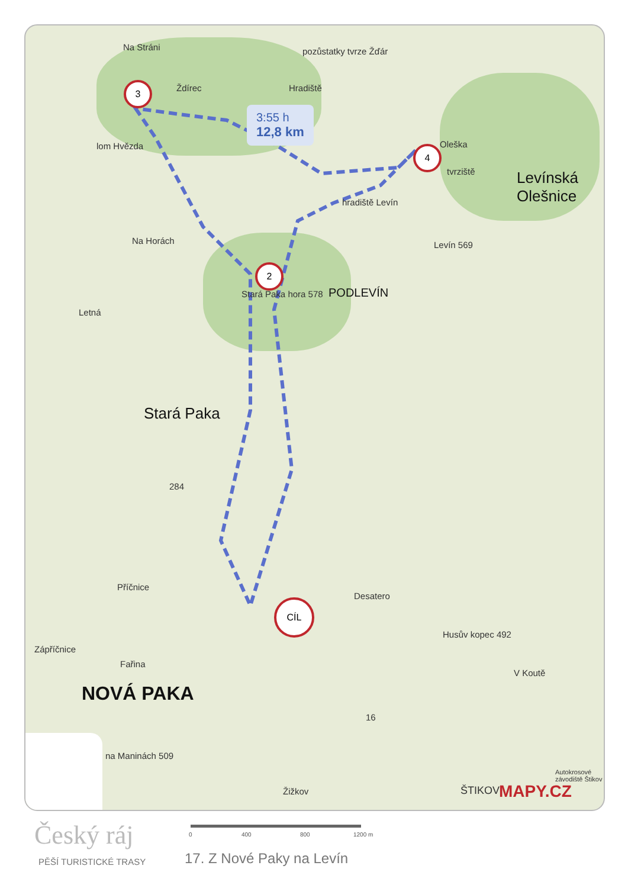3:55 h
12,8 km
3
2
4
CÍL
Na Stráni pozůstatky tvrze Žďár
Ždírec Hradiště
lom Hvězda Oleška
tvrziště Levínská
Olešnice hradiště Levín
Na Horách Levín 569
Stará Paka hora 578 PODLEVÍN
Letná
Stará Paka
284
Příčnice
Desatero
Husův kopec 492
Zápříčnice
Fařina
V Koutě
NOVÁ PAKA
16
na Maninách 509
Autokrosové závodiště Štikov
Žižkov ŠTIKOV MAPY.CZ
Český ráj
PĚŠÍ TURISTICKÉ TRASY
0 400 800 1200 m
17. Z Nové Paky na Levín